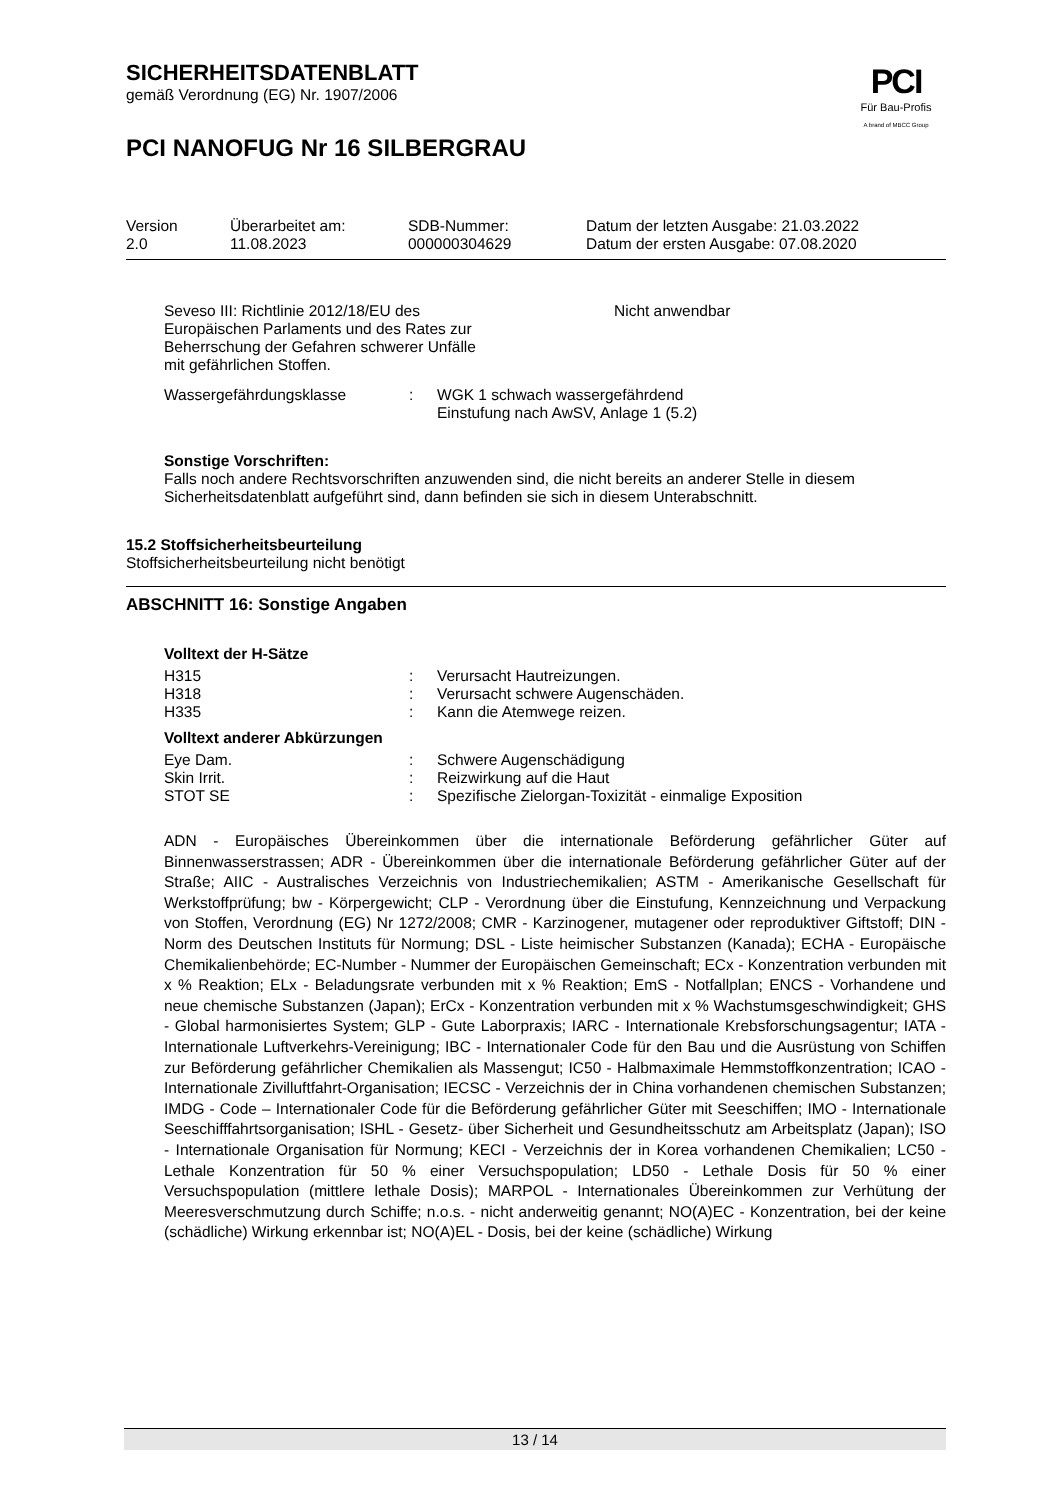PCI
Für Bau-Profis
A brand of MBCC Group
SICHERHEITSDATENBLATT
gemäß Verordnung (EG) Nr. 1907/2006
PCI NANOFUG Nr 16 SILBERGRAU
| Version 2.0 | Überarbeitet am: 11.08.2023 | SDB-Nummer: 000000304629 | Datum der letzten Ausgabe: 21.03.2022 Datum der ersten Ausgabe: 07.08.2020 |
| Seveso III: Richtlinie 2012/18/EU des Europäischen Parlaments und des Rates zur Beherrschung der Gefahren schwerer Unfälle mit gefährlichen Stoffen. | Nicht anwendbar |
| Wassergefährdungsklasse | : | WGK 1 schwach wassergefährdend Einstufung nach AwSV, Anlage 1 (5.2) |
Sonstige Vorschriften:
Falls noch andere Rechtsvorschriften anzuwenden sind, die nicht bereits an anderer Stelle in diesem Sicherheitsdatenblatt aufgeführt sind, dann befinden sie sich in diesem Unterabschnitt.
15.2 Stoffsicherheitsbeurteilung
Stoffsicherheitsbeurteilung nicht benötigt
ABSCHNITT 16: Sonstige Angaben
Volltext der H-Sätze
| H315 | : | Verursacht Hautreizungen. |
| H318 | : | Verursacht schwere Augenschäden. |
| H335 | : | Kann die Atemwege reizen. |
Volltext anderer Abkürzungen
| Eye Dam. | : | Schwere Augenschädigung |
| Skin Irrit. | : | Reizwirkung auf die Haut |
| STOT SE | : | Spezifische Zielorgan-Toxizität - einmalige Exposition |
ADN - Europäisches Übereinkommen über die internationale Beförderung gefährlicher Güter auf Binnenwasserstrassen; ADR - Übereinkommen über die internationale Beförderung gefährlicher Güter auf der Straße; AIIC - Australisches Verzeichnis von Industriechemikalien; ASTM - Amerikanische Gesellschaft für Werkstoffprüfung; bw - Körpergewicht; CLP - Verordnung über die Einstufung, Kennzeichnung und Verpackung von Stoffen, Verordnung (EG) Nr 1272/2008; CMR - Karzinogener, mutagener oder reproduktiver Giftstoff; DIN - Norm des Deutschen Instituts für Normung; DSL - Liste heimischer Substanzen (Kanada); ECHA - Europäische Chemikalienbehörde; EC-Number - Nummer der Europäischen Gemeinschaft; ECx - Konzentration verbunden mit x % Reaktion; ELx - Beladungsrate verbunden mit x % Reaktion; EmS - Notfallplan; ENCS - Vorhandene und neue chemische Substanzen (Japan); ErCx - Konzentration verbunden mit x % Wachstumsgeschwindigkeit; GHS - Global harmonisiertes System; GLP - Gute Laborpraxis; IARC - Internationale Krebsforschungsagentur; IATA - Internationale Luftverkehrs-Vereinigung; IBC - Internationaler Code für den Bau und die Ausrüstung von Schiffen zur Beförderung gefährlicher Chemikalien als Massengut; IC50 - Halbmaximale Hemmstoffkonzentration; ICAO - Internationale Zivilluftfahrt-Organisation; IECSC - Verzeichnis der in China vorhandenen chemischen Substanzen; IMDG - Code – Internationaler Code für die Beförderung gefährlicher Güter mit Seeschiffen; IMO - Internationale Seeschifffahrtsorganisation; ISHL - Gesetz- über Sicherheit und Gesundheitsschutz am Arbeitsplatz (Japan); ISO - Internationale Organisation für Normung; KECI - Verzeichnis der in Korea vorhandenen Chemikalien; LC50 - Lethale Konzentration für 50 % einer Versuchspopulation; LD50 - Lethale Dosis für 50 % einer Versuchspopulation (mittlere lethale Dosis); MARPOL - Internationales Übereinkommen zur Verhütung der Meeresverschmutzung durch Schiffe; n.o.s. - nicht anderweitig genannt; NO(A)EC - Konzentration, bei der keine (schädliche) Wirkung erkennbar ist; NO(A)EL - Dosis, bei der keine (schädliche) Wirkung
13 / 14